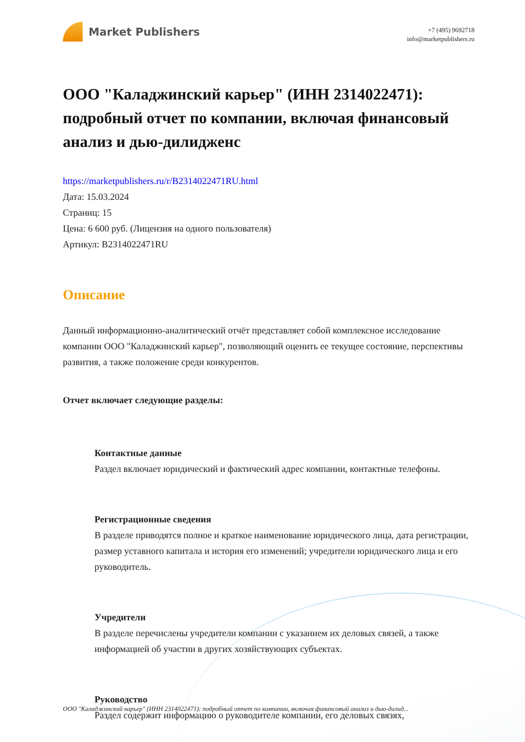Market Publishers
+7 (495) 9692718
info@marketpublishers.ru
ООО "Каладжинский карьер" (ИНН 2314022471): подробный отчет по компании, включая финансовый анализ и дью-дилидженс
https://marketpublishers.ru/r/B2314022471RU.html
Дата: 15.03.2024
Страниц: 15
Цена: 6 600 руб. (Лицензия на одного пользователя)
Артикул: B2314022471RU
Описание
Данный информационно-аналитический отчёт представляет собой комплексное исследование компании ООО "Каладжинский карьер", позволяющий оценить ее текущее состояние, перспективы развития, а также положение среди конкурентов.
Отчет включает следующие разделы:
Контактные данные
Раздел включает юридический и фактический адрес компании, контактные телефоны.
Регистрационные сведения
В разделе приводятся полное и краткое наименование юридического лица, дата регистрации, размер уставного капитала и история его изменений; учредители юридического лица и его руководитель.
Учредители
В разделе перечислены учредители компании с указанием их деловых связей, а также информацией об участии в других хозяйствующих субъектах.
Руководство
Раздел содержит информацию о руководителе компании, его деловых связях,
ООО "Каладжинский карьер" (ИНН 2314022471): подробный отчет по компании, включая финансовый анализ и дью-дилид...